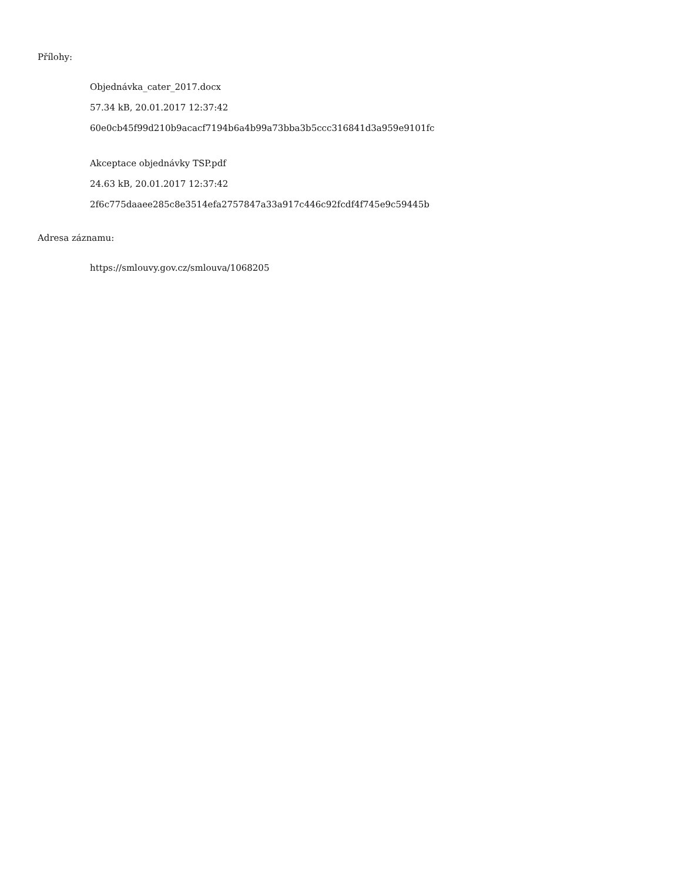Přílohy:
Objednávka_cater_2017.docx
57.34 kB, 20.01.2017 12:37:42
60e0cb45f99d210b9acacf7194b6a4b99a73bba3b5ccc316841d3a959e9101fc
Akceptace objednávky TSP.pdf
24.63 kB, 20.01.2017 12:37:42
2f6c775daaee285c8e3514efa2757847a33a917c446c92fcdf4f745e9c59445b
Adresa záznamu:
https://smlouvy.gov.cz/smlouva/1068205